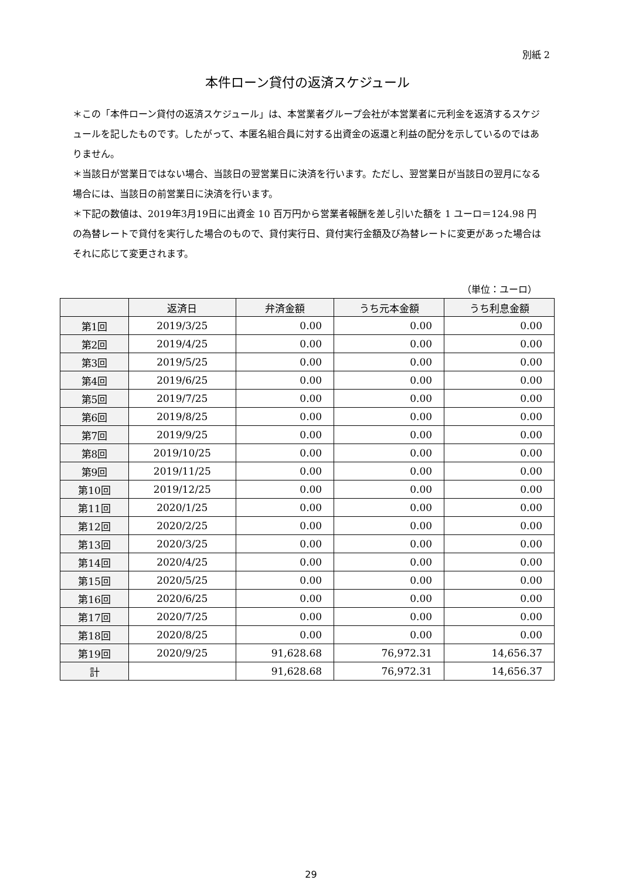別紙 2
本件ローン貸付の返済スケジュール
＊この「本件ローン貸付の返済スケジュール」は、本営業者グループ会社が本営業者に元利金を返済するスケジュールを記したものです。したがって、本匿名組合員に対する出資金の返還と利益の配分を示しているのではありません。
＊当該日が営業日ではない場合、当該日の翌営業日に決済を行います。ただし、翌営業日が当該日の翌月になる場合には、当該日の前営業日に決済を行います。
＊下記の数値は、2019年3月19日に出資金 10 百万円から営業者報酬を差し引いた額を 1 ユーロ＝124.98 円の為替レートで貸付を実行した場合のもので、貸付実行日、貸付実行金額及び為替レートに変更があった場合はそれに応じて変更されます。
（単位：ユーロ）
| | 返済日 | 弁済金額 | うち元本金額 | うち利息金額 |
| --- | --- | --- | --- | --- |
| 第1回 | 2019/3/25 | 0.00 | 0.00 | 0.00 |
| 第2回 | 2019/4/25 | 0.00 | 0.00 | 0.00 |
| 第3回 | 2019/5/25 | 0.00 | 0.00 | 0.00 |
| 第4回 | 2019/6/25 | 0.00 | 0.00 | 0.00 |
| 第5回 | 2019/7/25 | 0.00 | 0.00 | 0.00 |
| 第6回 | 2019/8/25 | 0.00 | 0.00 | 0.00 |
| 第7回 | 2019/9/25 | 0.00 | 0.00 | 0.00 |
| 第8回 | 2019/10/25 | 0.00 | 0.00 | 0.00 |
| 第9回 | 2019/11/25 | 0.00 | 0.00 | 0.00 |
| 第10回 | 2019/12/25 | 0.00 | 0.00 | 0.00 |
| 第11回 | 2020/1/25 | 0.00 | 0.00 | 0.00 |
| 第12回 | 2020/2/25 | 0.00 | 0.00 | 0.00 |
| 第13回 | 2020/3/25 | 0.00 | 0.00 | 0.00 |
| 第14回 | 2020/4/25 | 0.00 | 0.00 | 0.00 |
| 第15回 | 2020/5/25 | 0.00 | 0.00 | 0.00 |
| 第16回 | 2020/6/25 | 0.00 | 0.00 | 0.00 |
| 第17回 | 2020/7/25 | 0.00 | 0.00 | 0.00 |
| 第18回 | 2020/8/25 | 0.00 | 0.00 | 0.00 |
| 第19回 | 2020/9/25 | 91,628.68 | 76,972.31 | 14,656.37 |
| 計 | | 91,628.68 | 76,972.31 | 14,656.37 |
29